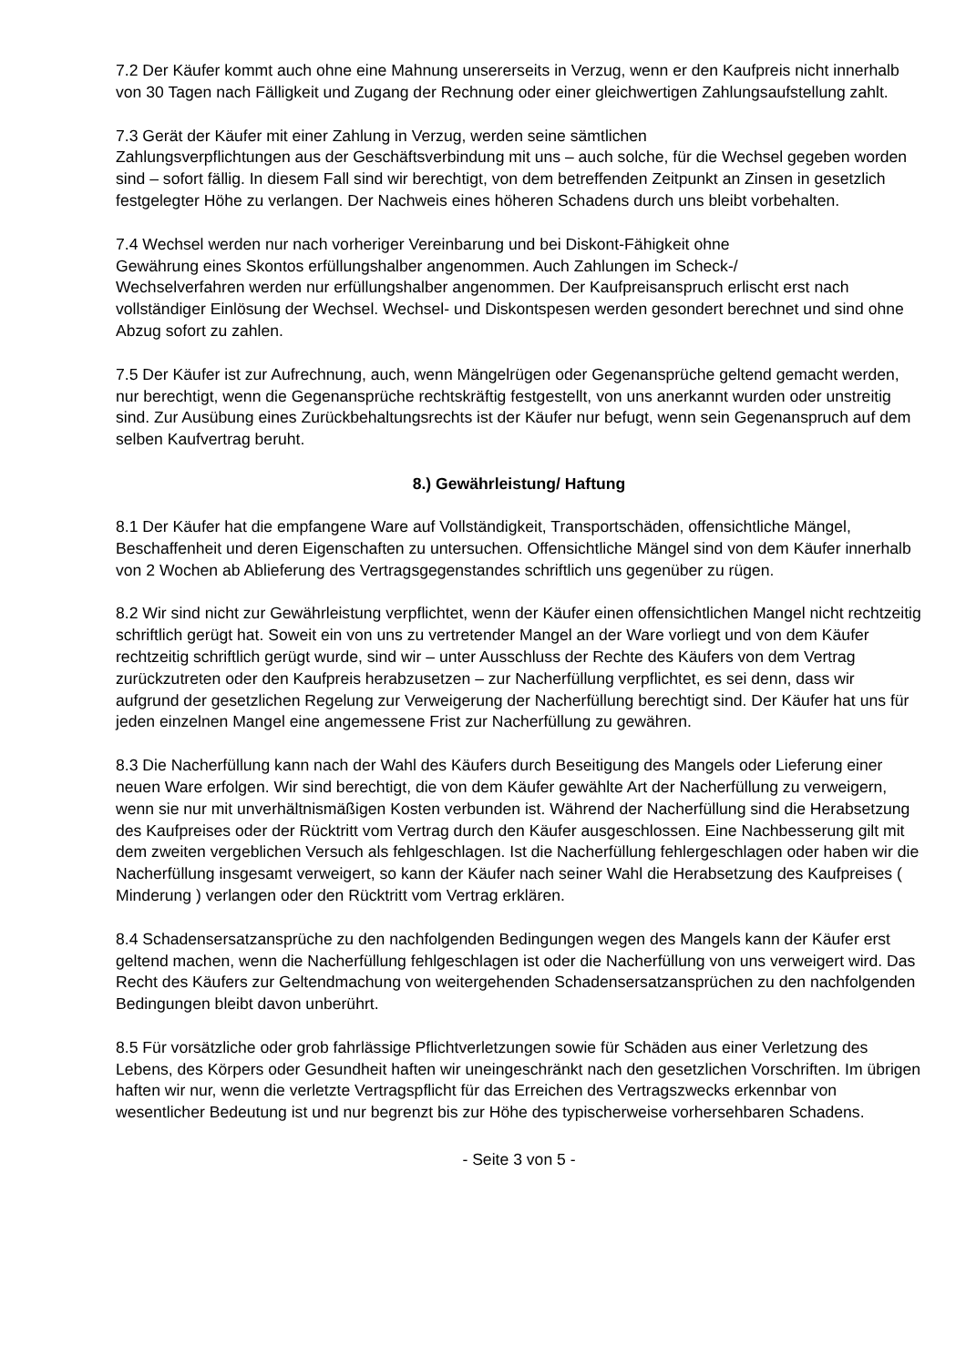7.2 Der Käufer kommt auch ohne eine Mahnung unsererseits in Verzug, wenn er den Kaufpreis nicht innerhalb von 30 Tagen nach Fälligkeit und Zugang der Rechnung oder einer gleichwertigen Zahlungsaufstellung zahlt.
7.3 Gerät der Käufer mit einer Zahlung in Verzug, werden seine sämtlichen
Zahlungsverpflichtungen aus der Geschäftsverbindung mit uns – auch solche, für die Wechsel gegeben worden sind – sofort fällig. In diesem Fall sind wir berechtigt, von dem betreffenden Zeitpunkt an Zinsen in gesetzlich festgelegter Höhe zu verlangen. Der Nachweis eines höheren Schadens durch uns bleibt vorbehalten.
7.4 Wechsel werden nur nach vorheriger Vereinbarung und bei Diskont-Fähigkeit ohne
Gewährung eines Skontos erfüllungshalber angenommen. Auch Zahlungen im Scheck-/
Wechselverfahren werden nur erfüllungshalber angenommen. Der Kaufpreisanspruch erlischt erst nach vollständiger Einlösung der Wechsel. Wechsel- und Diskontspesen werden gesondert berechnet und sind ohne Abzug sofort zu zahlen.
7.5 Der Käufer ist zur Aufrechnung, auch, wenn Mängelrügen oder Gegenansprüche geltend gemacht werden, nur berechtigt, wenn die Gegenansprüche rechtskräftig festgestellt, von uns anerkannt wurden oder unstreitig sind. Zur Ausübung eines Zurückbehaltungsrechts ist der Käufer nur befugt, wenn sein Gegenanspruch auf dem selben Kaufvertrag beruht.
8.) Gewährleistung/ Haftung
8.1 Der Käufer hat die empfangene Ware auf Vollständigkeit, Transportschäden, offensichtliche Mängel, Beschaffenheit und deren Eigenschaften zu untersuchen. Offensichtliche Mängel sind von dem Käufer innerhalb von 2 Wochen ab Ablieferung des Vertragsgegenstandes schriftlich uns gegenüber zu rügen.
8.2 Wir sind nicht zur Gewährleistung verpflichtet, wenn der Käufer einen offensichtlichen Mangel nicht rechtzeitig schriftlich gerügt hat. Soweit ein von uns zu vertretender Mangel an der Ware vorliegt und von dem Käufer rechtzeitig schriftlich gerügt wurde, sind wir – unter Ausschluss der Rechte des Käufers von dem Vertrag zurückzutreten oder den Kaufpreis herabzusetzen – zur Nacherfüllung verpflichtet, es sei denn, dass wir aufgrund der gesetzlichen Regelung zur Verweigerung der Nacherfüllung berechtigt sind. Der Käufer hat uns für jeden einzelnen Mangel eine angemessene Frist zur Nacherfüllung zu gewähren.
8.3 Die Nacherfüllung kann nach der Wahl des Käufers durch Beseitigung des Mangels oder Lieferung einer neuen Ware erfolgen. Wir sind berechtigt, die von dem Käufer gewählte Art der Nacherfüllung zu verweigern, wenn sie nur mit unverhältnismäßigen Kosten verbunden ist. Während der Nacherfüllung sind die Herabsetzung des Kaufpreises oder der Rücktritt vom Vertrag durch den Käufer ausgeschlossen. Eine Nachbesserung gilt mit dem zweiten vergeblichen Versuch als fehlgeschlagen. Ist die Nacherfüllung fehlergeschlagen oder haben wir die Nacherfüllung insgesamt verweigert, so kann der Käufer nach seiner Wahl die Herabsetzung des Kaufpreises ( Minderung ) verlangen oder den Rücktritt vom Vertrag erklären.
8.4 Schadensersatzansprüche zu den nachfolgenden Bedingungen wegen des Mangels kann der Käufer erst geltend machen, wenn die Nacherfüllung fehlgeschlagen ist oder die Nacherfüllung von uns verweigert wird. Das Recht des Käufers zur Geltendmachung von weitergehenden Schadensersatzansprüchen zu den nachfolgenden Bedingungen bleibt davon unberührt.
8.5 Für vorsätzliche oder grob fahrlässige Pflichtverletzungen sowie für Schäden aus einer Verletzung des Lebens, des Körpers oder Gesundheit haften wir uneingeschränkt nach den gesetzlichen Vorschriften. Im übrigen haften wir nur, wenn die verletzte Vertragspflicht für das Erreichen des Vertragszwecks erkennbar von wesentlicher Bedeutung ist und nur begrenzt bis zur Höhe des typischerweise vorhersehbaren Schadens.
- Seite 3 von 5 -